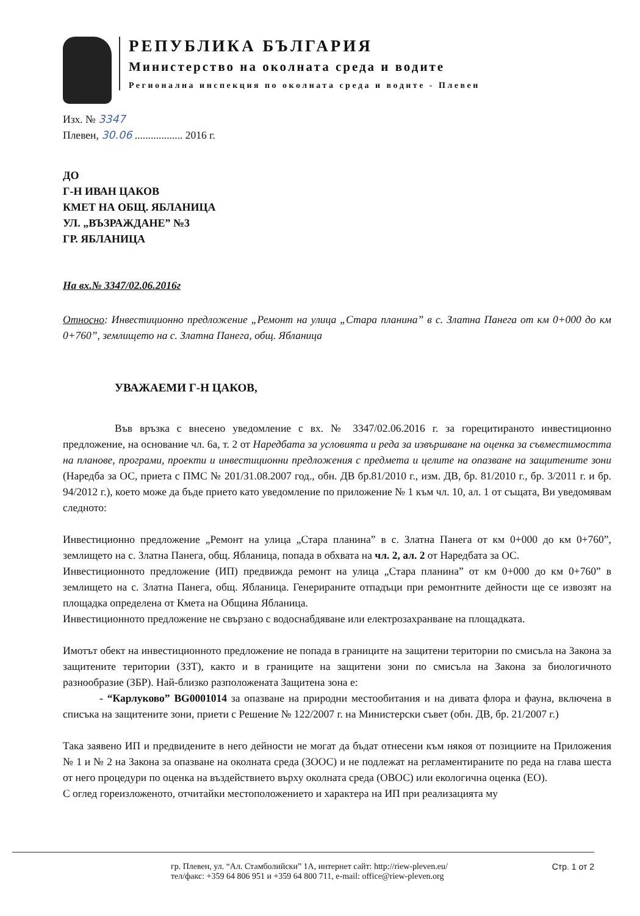РЕПУБЛИКА БЪЛГАРИЯ
Министерство на околната среда и водите
Регионална инспекция по околната среда и водите - Плевен
Изх. № 3347
Плевен, 30.06 .................. 2016 г.
ДО
Г-Н ИВАН ЦАКОВ
КМЕТ НА ОБЩ. ЯБЛАНИЦА
УЛ. „ВЪЗРАЖДАНЕ” №3
ГР. ЯБЛАНИЦА
На вх.№ 3347/02.06.2016г
Относно: Инвестиционно предложение „Ремонт на улица „Стара планина” в с. Златна Панега от км 0+000 до км 0+760”, землището на с. Златна Панега, общ. Ябланица
УВАЖАЕМИ Г-Н ЦАКОВ,
Във връзка с внесено уведомление с вх. № 3347/02.06.2016 г. за горецитираното инвестиционно предложение, на основание чл. 6а, т. 2 от Наредбата за условията и реда за извършване на оценка за съвместимостта на планове, програми, проекти и инвестиционни предложения с предмета и целите на опазване на защитените зони (Наредба за ОС, приета с ПМС № 201/31.08.2007 год., обн. ДВ бр.81/2010 г., изм. ДВ, бр. 81/2010 г., бр. 3/2011 г. и бр. 94/2012 г.), което може да бъде прието като уведомление по приложение № 1 към чл. 10, ал. 1 от същата, Ви уведомявам следното:
Инвестиционно предложение „Ремонт на улица „Стара планина” в с. Златна Панега от км 0+000 до км 0+760”, землището на с. Златна Панега, общ. Ябланица, попада в обхвата на чл. 2, ал. 2 от Наредбата за ОС.
Инвестиционното предложение (ИП) предвижда ремонт на улица „Стара планина” от км 0+000 до км 0+760” в землището на с. Златна Панега, общ. Ябланица. Генерираните отпадъци при ремонтните дейности ще се извозят на площадка определена от Кмета на Община Ябланица.
Инвестиционното предложение не свързано с водоснабдяване или електрозахранване на площадката.
Имотът обект на инвестиционното предложение не попада в границите на защитени територии по смисъла на Закона за защитените територии (ЗЗТ), както и в границите на защитени зони по смисъла на Закона за биологичното разнообразие (ЗБР). Най-близко разположената Защитена зона е:
- “Карлуково” BG0001014 за опазване на природни местообитания и на дивата флора и фауна, включена в списъка на защитените зони, приети с Решение № 122/2007 г. на Министерски съвет (обн. ДВ, бр. 21/2007 г.)
Така заявено ИП и предвидените в него дейности не могат да бъдат отнесени към някоя от позициите на Приложения № 1 и № 2 на Закона за опазване на околната среда (ЗООС) и не подлежат на регламентираните по реда на глава шеста от него процедури по оценка на въздействието върху околната среда (ОВОС) или екологична оценка (ЕО).
С оглед гореизложеното, отчитайки местоположението и характера на ИП при реализацията му
гр. Плевен, ул. “Ал. Стамболийски” 1А, интернет сайт: http://riew-pleven.eu/
тел/факс: +359 64 806 951 и +359 64 800 711, e-mail: office@riew-pleven.org
Стр. 1 от 2